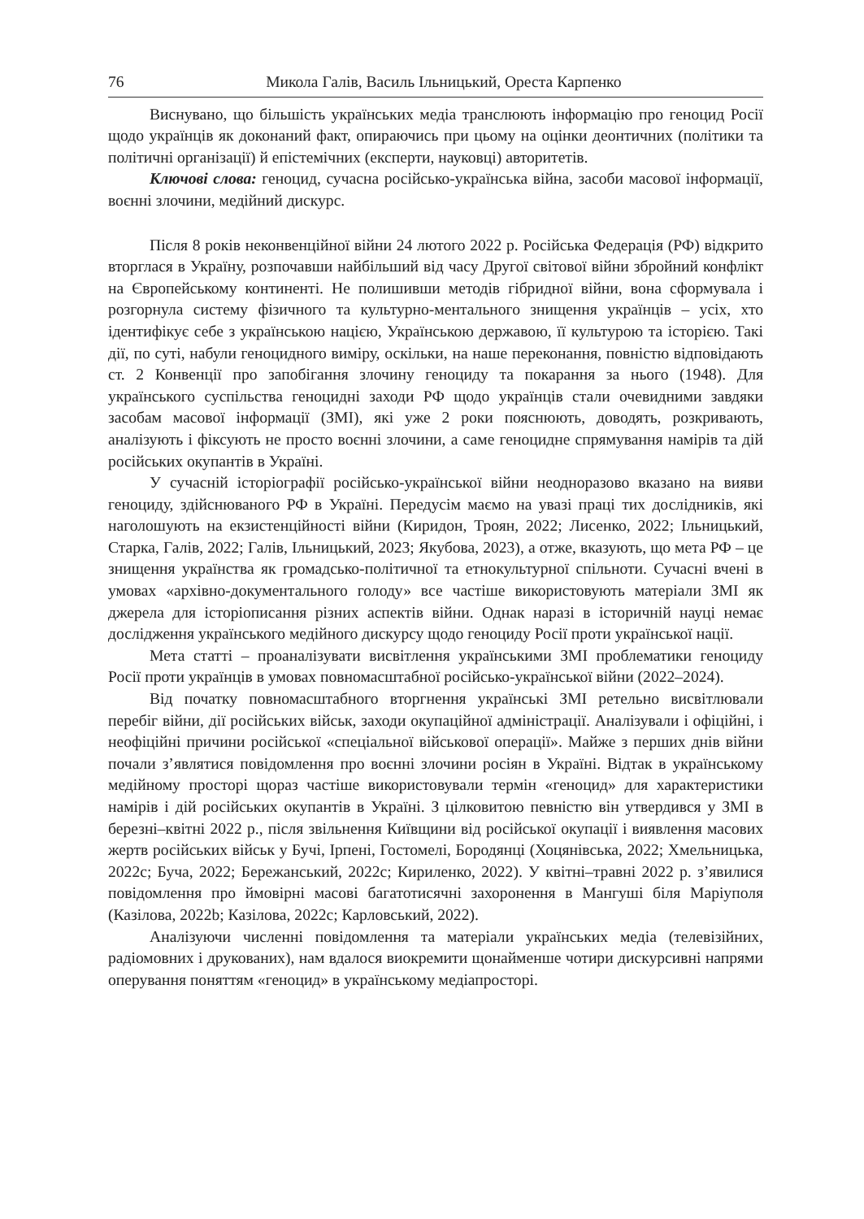76 Микола Галів, Василь Ільницький, Ореста Карпенко
Виснувано, що більшість українських медіа транслюють інформацію про геноцид Росії щодо українців як доконаний факт, опираючись при цьому на оцінки деонтичних (політики та політичні організації) й епістемічних (експерти, науковці) авторитетів.
Ключові слова: геноцид, сучасна російсько-українська війна, засоби масової інформації, воєнні злочини, медійний дискурс.
Після 8 років неконвенційної війни 24 лютого 2022 р. Російська Федерація (РФ) відкрито вторглася в Україну, розпочавши найбільший від часу Другої світової війни збройний конфлікт на Європейському континенті. Не полишивши методів гібридної війни, вона сформувала і розгорнула систему фізичного та культурно-ментального знищення українців – усіх, хто ідентифікує себе з українською нацією, Українською державою, її культурою та історією. Такі дії, по суті, набули геноцидного виміру, оскільки, на наше переконання, повністю відповідають ст. 2 Конвенції про запобігання злочину геноциду та покарання за нього (1948). Для українського суспільства геноцидні заходи РФ щодо українців стали очевидними завдяки засобам масової інформації (ЗМІ), які уже 2 роки пояснюють, доводять, розкривають, аналізують і фіксують не просто воєнні злочини, а саме геноцидне спрямування намірів та дій російських окупантів в Україні.
У сучасній історіографії російсько-української війни неодноразово вказано на вияви геноциду, здійснюваного РФ в Україні. Передусім маємо на увазі праці тих дослідників, які наголошують на екзистенційності війни (Киридон, Троян, 2022; Лисенко, 2022; Ільницький, Старка, Галів, 2022; Галів, Ільницький, 2023; Якубова, 2023), а отже, вказують, що мета РФ – це знищення українства як громадсько-політичної та етнокультурної спільноти. Сучасні вчені в умовах «архівно-документального голоду» все частіше використовують матеріали ЗМІ як джерела для історіописання різних аспектів війни. Однак наразі в історичній науці немає дослідження українського медійного дискурсу щодо геноциду Росії проти української нації.
Мета статті – проаналізувати висвітлення українськими ЗМІ проблематики геноциду Росії проти українців в умовах повномасштабної російсько-української війни (2022–2024).
Від початку повномасштабного вторгнення українські ЗМІ ретельно висвітлювали перебіг війни, дії російських військ, заходи окупаційної адміністрації. Аналізували і офіційні, і неофіційні причини російської «спеціальної військової операції». Майже з перших днів війни почали з’являтися повідомлення про воєнні злочини росіян в Україні. Відтак в українському медійному просторі щораз частіше використовували термін «геноцид» для характеристики намірів і дій російських окупантів в Україні. З цілковитою певністю він утвердився у ЗМІ в березні–квітні 2022 р., після звільнення Київщини від російської окупації і виявлення масових жертв російських військ у Бучі, Ірпені, Гостомелі, Бородянці (Хоцянівська, 2022; Хмельницька, 2022c; Буча, 2022; Бережанський, 2022c; Кириленко, 2022). У квітні–травні 2022 р. з’явилися повідомлення про ймовірні масові багатотисячні захоронення в Мангуші біля Маріуполя (Казілова, 2022b; Казілова, 2022c; Карловський, 2022).
Аналізуючи численні повідомлення та матеріали українських медіа (телевізійних, радіомовних і друкованих), нам вдалося виокремити щонайменше чотири дискурсивні напрями оперування поняттям «геноцид» в українському медіапросторі.